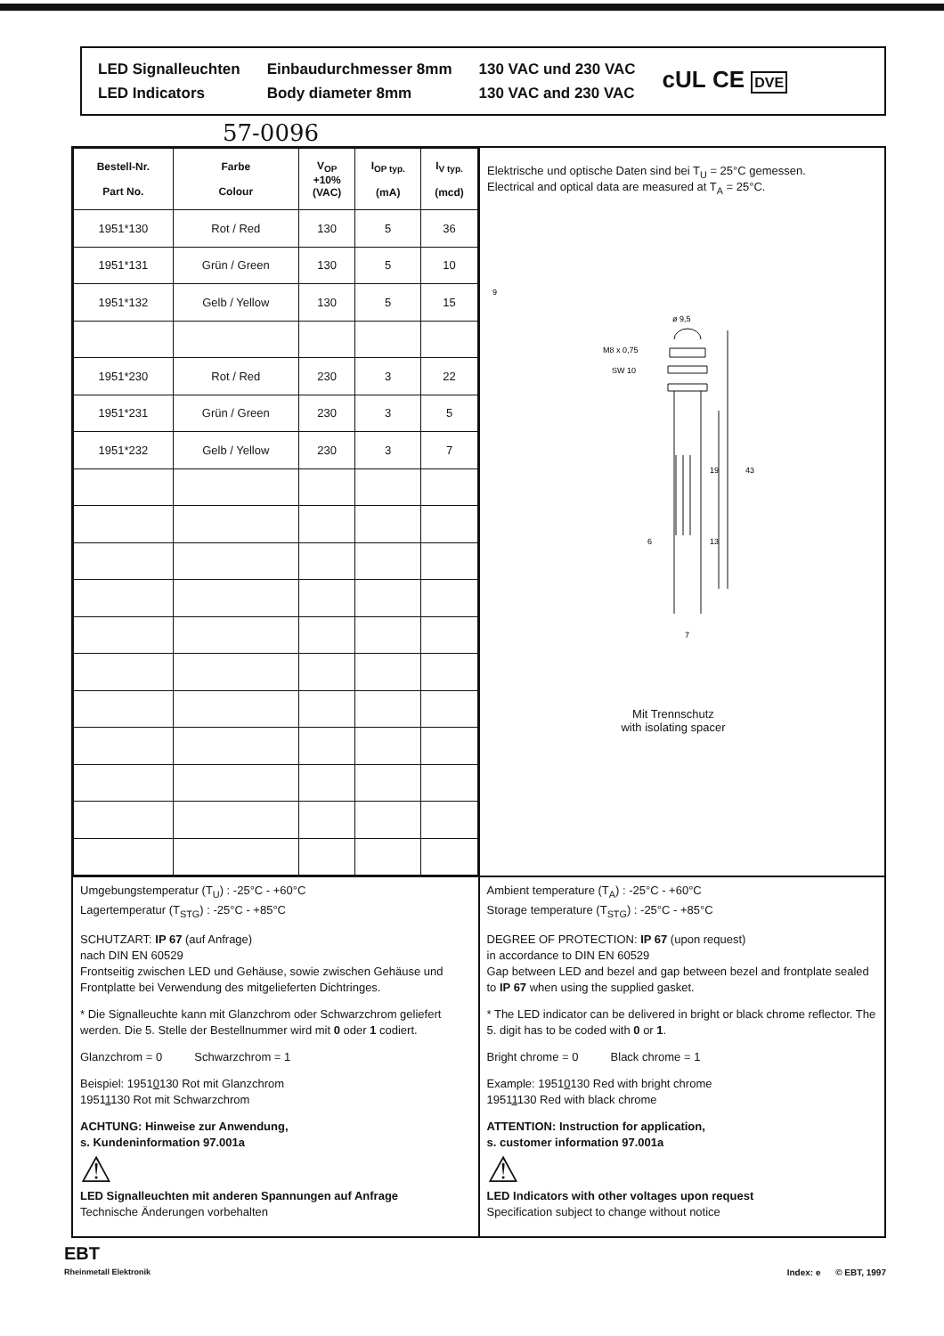LED Signalleuchten
LED Indicators
Einbaudurchmesser 8mm
Body diameter 8mm
130 VAC und 230 VAC
130 VAC and 230 VAC
cUL CE DVE
57-0096
| Bestell-Nr. Part No. | Farbe Colour | V<sub>OP</sub> +10% (VAC) | I<sub>OP typ.</sub> (mA) | I<sub>V typ.</sub> (mcd) |
| --- | --- | --- | --- | --- |
| 1951*130 | Rot / Red | 130 | 5 | 36 |
| 1951*131 | Grün / Green | 130 | 5 | 10 |
| 1951*132 | Gelb / Yellow | 130 | 5 | 15 |
| 1951*230 | Rot / Red | 230 | 3 | 22 |
| 1951*231 | Grün / Green | 230 | 3 | 5 |
| 1951*232 | Gelb / Yellow | 230 | 3 | 7 |
Elektrische und optische Daten sind bei T<sub>U</sub> = 25°C gemessen.
Electrical and optical data are measured at T<sub>A</sub> = 25°C.
ø 9,5
M8 x 0,75
SW 10
19
43
6
13
7
9
Mit Trennschutz
with isolating spacer
Umgebungstemperatur (T<sub>U</sub>) : -25°C - +60°C
Lagertemperatur (T<sub>STG</sub>) : -25°C - +85°C
SCHUTZART: IP 67 (auf Anfrage)
nach DIN EN 60529
Frontseitig zwischen LED und Gehäuse, sowie zwischen Gehäuse und Frontplatte bei Verwendung des mitgelieferten Dichtringes.
* Die Signalleuchte kann mit Glanzchrom oder Schwarzchrom geliefert werden. Die 5. Stelle der Bestellnummer wird mit 0 oder 1 codiert.
Glanzchrom = 0 Schwarzchrom = 1
Beispiel: 19510130 Rot mit Glanzchrom
19511130 Rot mit Schwarzchrom
ACHTUNG: Hinweise zur Anwendung,
s. Kundeninformation 97.001a
⚠
LED Signalleuchten mit anderen Spannungen auf Anfrage
Technische Änderungen vorbehalten
Ambient temperature (T<sub>A</sub>) : -25°C - +60°C
Storage temperature (T<sub>STG</sub>) : -25°C - +85°C
DEGREE OF PROTECTION: IP 67 (upon request)
in accordance to DIN EN 60529
Gap between LED and bezel and gap between bezel and frontplate sealed to IP 67 when using the supplied gasket.
* The LED indicator can be delivered in bright or black chrome reflector. The 5. digit has to be coded with 0 or 1.
Bright chrome = 0 Black chrome = 1
Example: 19510130 Red with bright chrome
19511130 Red with black chrome
ATTENTION: Instruction for application,
s. customer information 97.001a
⚠
LED Indicators with other voltages upon request
Specification subject to change without notice
EBT
Rheinmetall Elektronik
Index: e © EBT, 1997